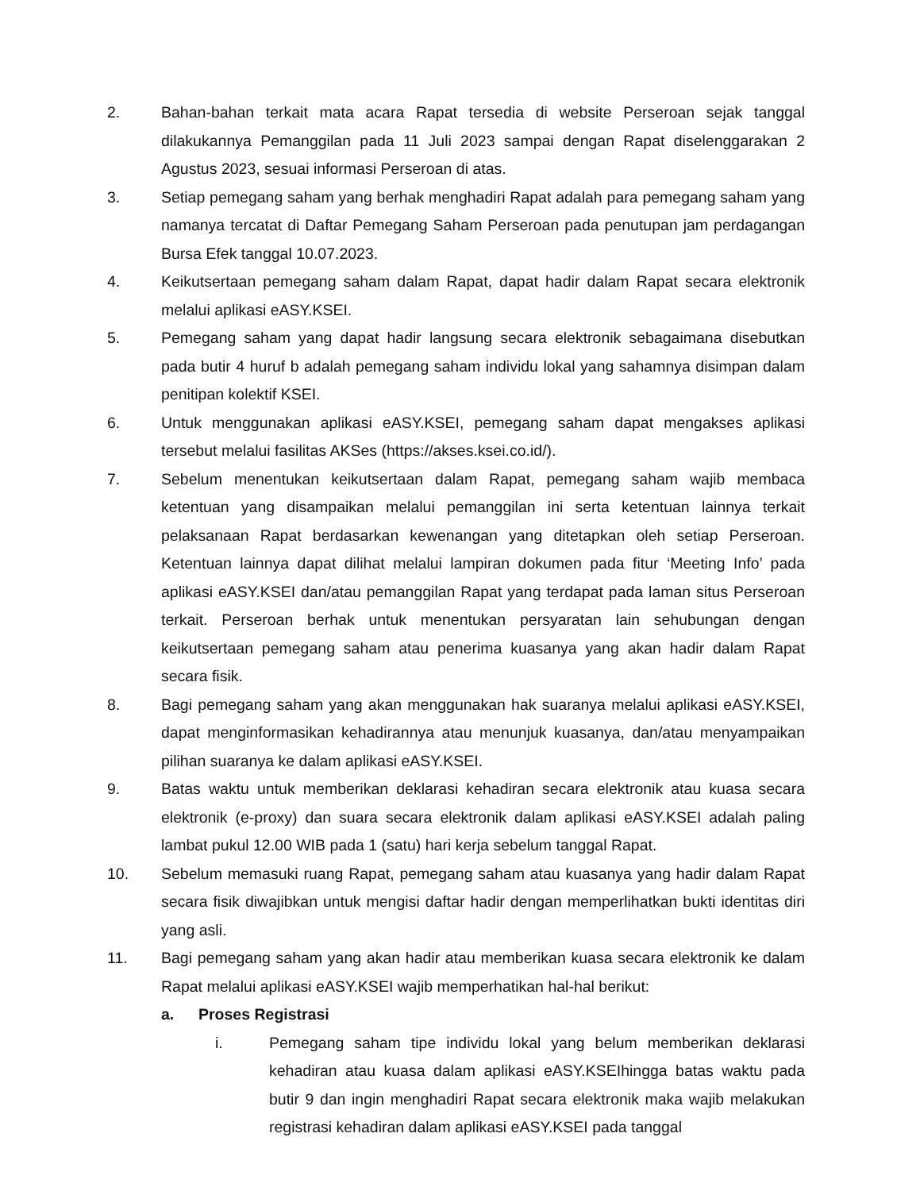2. Bahan-bahan terkait mata acara Rapat tersedia di website Perseroan sejak tanggal dilakukannya Pemanggilan pada 11 Juli 2023 sampai dengan Rapat diselenggarakan 2 Agustus 2023, sesuai informasi Perseroan di atas.
3. Setiap pemegang saham yang berhak menghadiri Rapat adalah para pemegang saham yang namanya tercatat di Daftar Pemegang Saham Perseroan pada penutupan jam perdagangan Bursa Efek tanggal 10.07.2023.
4. Keikutsertaan pemegang saham dalam Rapat, dapat hadir dalam Rapat secara elektronik melalui aplikasi eASY.KSEI.
5. Pemegang saham yang dapat hadir langsung secara elektronik sebagaimana disebutkan pada butir 4 huruf b adalah pemegang saham individu lokal yang sahamnya disimpan dalam penitipan kolektif KSEI.
6. Untuk menggunakan aplikasi eASY.KSEI, pemegang saham dapat mengakses aplikasi tersebut melalui fasilitas AKSes (https://akses.ksei.co.id/).
7. Sebelum menentukan keikutsertaan dalam Rapat, pemegang saham wajib membaca ketentuan yang disampaikan melalui pemanggilan ini serta ketentuan lainnya terkait pelaksanaan Rapat berdasarkan kewenangan yang ditetapkan oleh setiap Perseroan. Ketentuan lainnya dapat dilihat melalui lampiran dokumen pada fitur ‘Meeting Info’ pada aplikasi eASY.KSEI dan/atau pemanggilan Rapat yang terdapat pada laman situs Perseroan terkait. Perseroan berhak untuk menentukan persyaratan lain sehubungan dengan keikutsertaan pemegang saham atau penerima kuasanya yang akan hadir dalam Rapat secara fisik.
8. Bagi pemegang saham yang akan menggunakan hak suaranya melalui aplikasi eASY.KSEI, dapat menginformasikan kehadirannya atau menunjuk kuasanya, dan/atau menyampaikan pilihan suaranya ke dalam aplikasi eASY.KSEI.
9. Batas waktu untuk memberikan deklarasi kehadiran secara elektronik atau kuasa secara elektronik (e-proxy) dan suara secara elektronik dalam aplikasi eASY.KSEI adalah paling lambat pukul 12.00 WIB pada 1 (satu) hari kerja sebelum tanggal Rapat.
10. Sebelum memasuki ruang Rapat, pemegang saham atau kuasanya yang hadir dalam Rapat secara fisik diwajibkan untuk mengisi daftar hadir dengan memperlihatkan bukti identitas diri yang asli.
11. Bagi pemegang saham yang akan hadir atau memberikan kuasa secara elektronik ke dalam Rapat melalui aplikasi eASY.KSEI wajib memperhatikan hal-hal berikut:
a. Proses Registrasi
i. Pemegang saham tipe individu lokal yang belum memberikan deklarasi kehadiran atau kuasa dalam aplikasi eASY.KSEIhingga batas waktu pada butir 9 dan ingin menghadiri Rapat secara elektronik maka wajib melakukan registrasi kehadiran dalam aplikasi eASY.KSEI pada tanggal